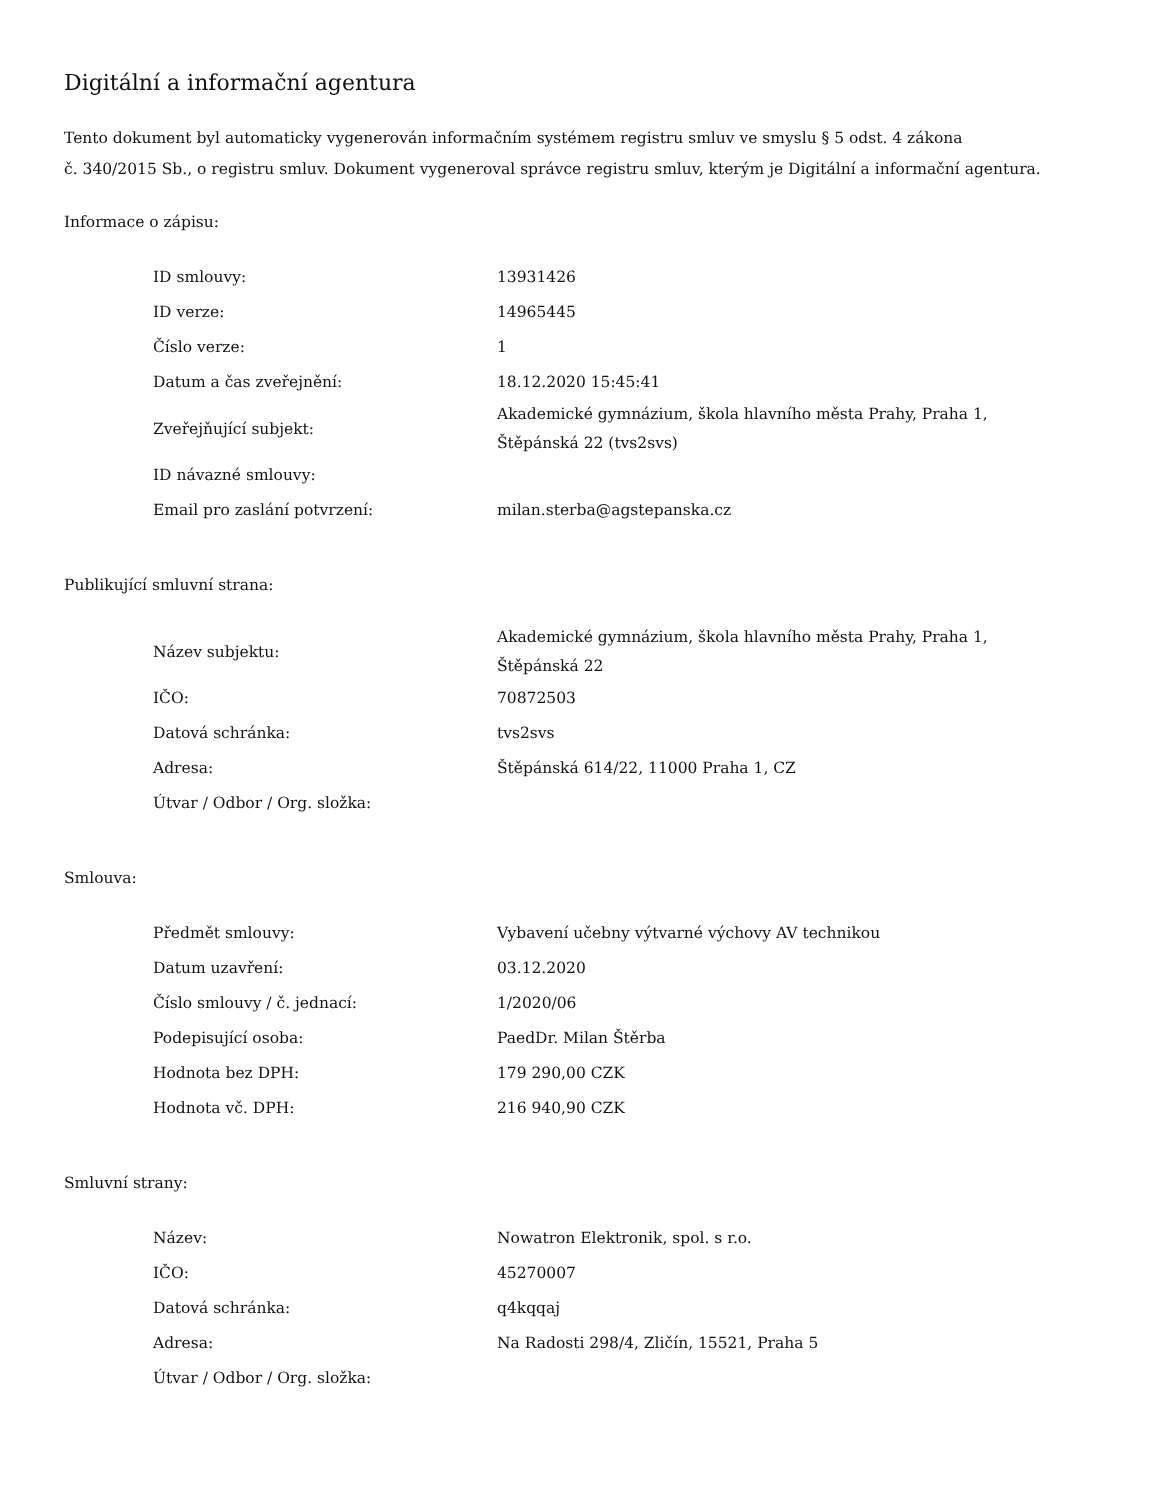Digitální a informační agentura
Tento dokument byl automaticky vygenerován informačním systémem registru smluv ve smyslu § 5 odst. 4 zákona
č. 340/2015 Sb., o registru smluv. Dokument vygeneroval správce registru smluv, kterým je Digitální a informační agentura.
Informace o zápisu:
| ID smlouvy: | 13931426 |
| ID verze: | 14965445 |
| Číslo verze: | 1 |
| Datum a čas zveřejnění: | 18.12.2020 15:45:41 |
| Zveřejňující subjekt: | Akademické gymnázium, škola hlavního města Prahy, Praha 1, Štěpánská 22 (tvs2svs) |
| ID návazné smlouvy: | |
| Email pro zaslání potvrzení: | milan.sterba@agstepanska.cz |
Publikující smluvní strana:
| Název subjektu: | Akademické gymnázium, škola hlavního města Prahy, Praha 1, Štěpánská 22 |
| IČO: | 70872503 |
| Datová schránka: | tvs2svs |
| Adresa: | Štěpánská 614/22, 11000 Praha 1, CZ |
| Útvar / Odbor / Org. složka: | |
Smlouva:
| Předmět smlouvy: | Vybavení učebny výtvarné výchovy AV technikou |
| Datum uzavření: | 03.12.2020 |
| Číslo smlouvy / č. jednací: | 1/2020/06 |
| Podepisující osoba: | PaedDr. Milan Štěrba |
| Hodnota bez DPH: | 179 290,00 CZK |
| Hodnota vč. DPH: | 216 940,90 CZK |
Smluvní strany:
| Název: | Nowatron Elektronik, spol. s r.o. |
| IČO: | 45270007 |
| Datová schránka: | q4kqqaj |
| Adresa: | Na Radosti 298/4, Zličín, 15521, Praha 5 |
| Útvar / Odbor / Org. složka: | |